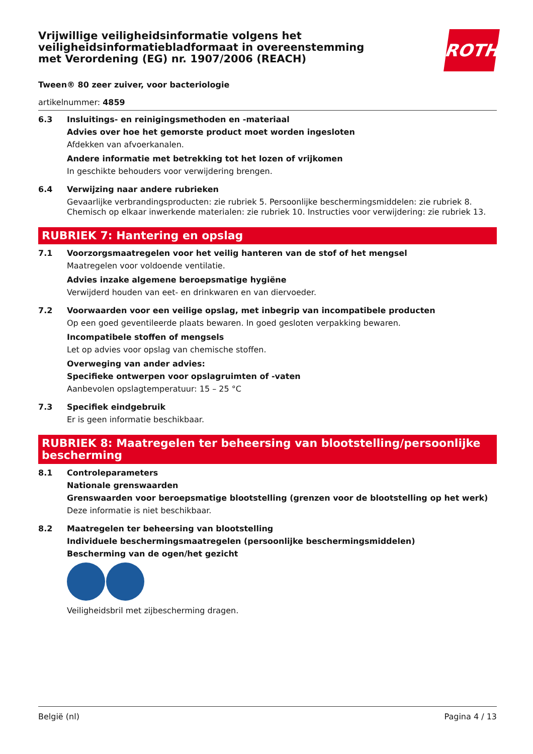Vrijwillige veiligheidsinformatie volgens het veiligheidsinformatiebladformaat in overeenstemming met Verordening (EG) nr. 1907/2006 (REACH)
ROTH
Tween® 80 zeer zuiver, voor bacteriologie
artikelnummer: 4859
6.3 Insluitings- en reinigingsmethoden en -materiaal
Advies over hoe het gemorste product moet worden ingesloten
Afdekken van afvoerkanalen.
Andere informatie met betrekking tot het lozen of vrijkomen
In geschikte behouders voor verwijdering brengen.
6.4 Verwijzing naar andere rubrieken
Gevaarlijke verbrandingsproducten: zie rubriek 5. Persoonlijke beschermingsmiddelen: zie rubriek 8. Chemisch op elkaar inwerkende materialen: zie rubriek 10. Instructies voor verwijdering: zie rubriek 13.
RUBRIEK 7: Hantering en opslag
7.1 Voorzorgsmaatregelen voor het veilig hanteren van de stof of het mengsel
Maatregelen voor voldoende ventilatie.
Advies inzake algemene beroepsmatige hygiëne
Verwijderd houden van eet- en drinkwaren en van diervoeder.
7.2 Voorwaarden voor een veilige opslag, met inbegrip van incompatibele producten
Op een goed geventileerde plaats bewaren. In goed gesloten verpakking bewaren.
Incompatibele stoffen of mengsels
Let op advies voor opslag van chemische stoffen.
Overweging van ander advies:
Specifieke ontwerpen voor opslagruimten of -vaten
Aanbevolen opslagtemperatuur: 15 – 25 °C
7.3 Specifiek eindgebruik
Er is geen informatie beschikbaar.
RUBRIEK 8: Maatregelen ter beheersing van blootstelling/persoonlijke bescherming
8.1 Controleparameters
Nationale grenswaarden
Grenswaarden voor beroepsmatige blootstelling (grenzen voor de blootstelling op het werk)
Deze informatie is niet beschikbaar.
8.2 Maatregelen ter beheersing van blootstelling
Individuele beschermingsmaatregelen (persoonlijke beschermingsmiddelen)
Bescherming van de ogen/het gezicht
Veiligheidsbril met zijbescherming dragen.
België (nl) Pagina 4 / 13